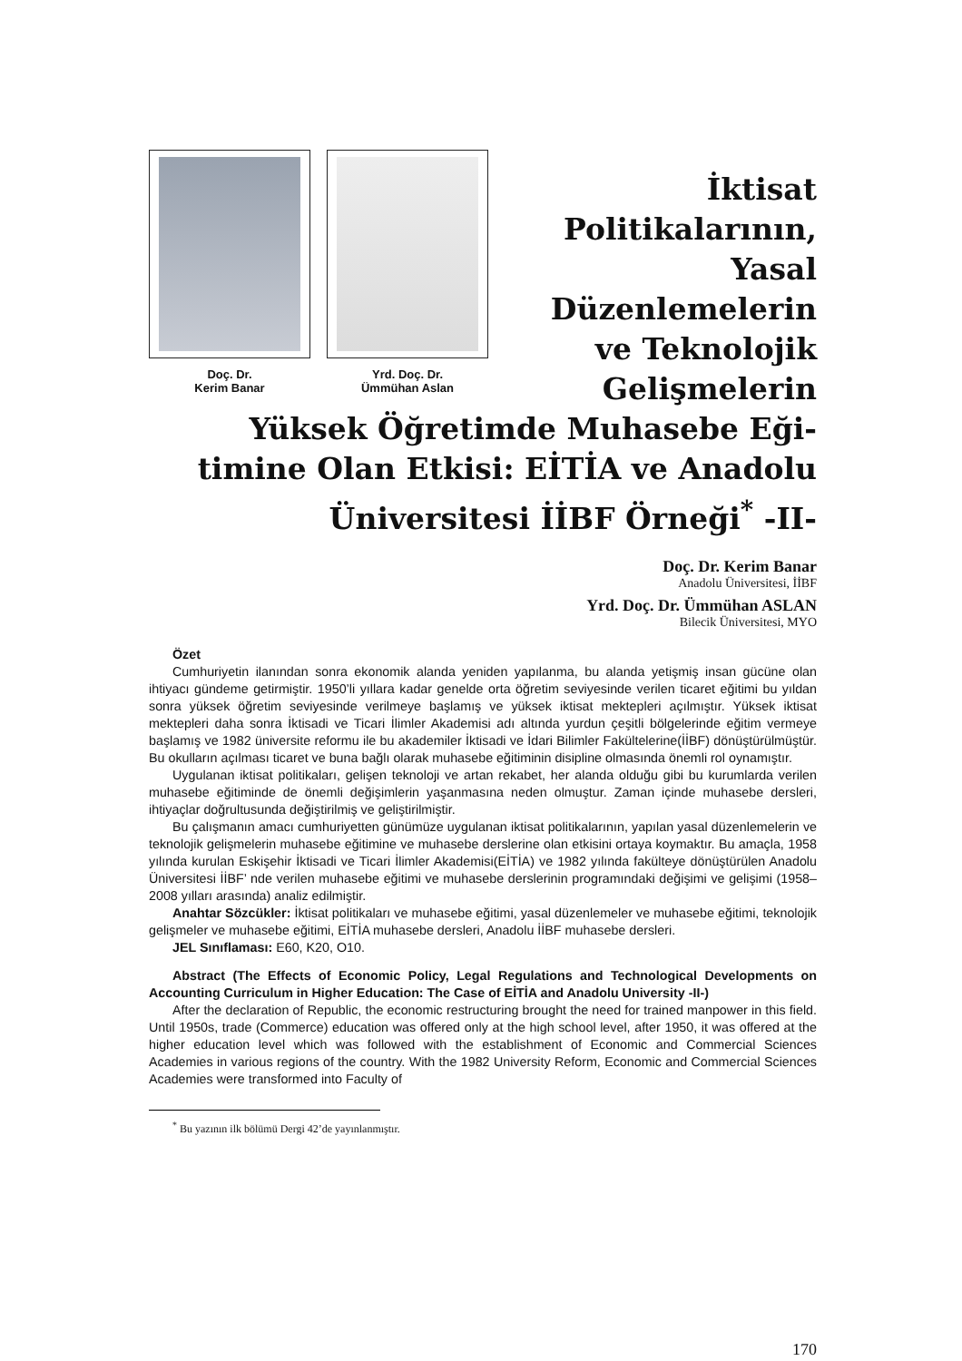Doç. Dr.
Kerim Banar
Yrd. Doç. Dr.
Ümmühan Aslan
İktisat
Politikalarının,
Yasal
Düzenlemelerin
ve Teknolojik
Gelişmelerin
Yüksek Öğretimde Muhasebe Eği-
timine Olan Etkisi: EİTİA ve Anadolu
Üniversitesi İİBF Örneği<sup>*</sup> -II-
Doç. Dr. Kerim Banar
Anadolu Üniversitesi, İİBF
Yrd. Doç. Dr. Ümmühan ASLAN
Bilecik Üniversitesi, MYO
Özet
Cumhuriyetin ilanından sonra ekonomik alanda yeniden yapılanma, bu alanda yetişmiş insan gücüne olan ihtiyacı gündeme getirmiştir. 1950’li yıllara kadar genelde orta öğretim seviyesinde verilen ticaret eğitimi bu yıldan sonra yüksek öğretim seviyesinde verilmeye başlamış ve yüksek iktisat mektepleri açılmıştır. Yüksek iktisat mektepleri daha sonra İktisadi ve Ticari İlimler Akademisi adı altında yurdun çeşitli bölgelerinde eğitim vermeye başlamış ve 1982 üniversite reformu ile bu akademiler İktisadi ve İdari Bilimler Fakültelerine(İİBF) dönüştürülmüştür. Bu okulların açılması ticaret ve buna bağlı olarak muhasebe eğitiminin disipline olmasında önemli rol oynamıştır.
Uygulanan iktisat politikaları, gelişen teknoloji ve artan rekabet, her alanda olduğu gibi bu kurumlarda verilen muhasebe eğitiminde de önemli değişimlerin yaşanmasına neden olmuştur. Zaman içinde muhasebe dersleri, ihtiyaçlar doğrultusunda değiştirilmiş ve geliştirilmiştir.
Bu çalışmanın amacı cumhuriyetten günümüze uygulanan iktisat politikalarının, yapılan yasal düzenlemelerin ve teknolojik gelişmelerin muhasebe eğitimine ve muhasebe derslerine olan etkisini ortaya koymaktır. Bu amaçla, 1958 yılında kurulan Eskişehir İktisadi ve Ticari İlimler Akademisi(EİTİA) ve 1982 yılında fakülteye dönüştürülen Anadolu Üniversitesi İİBF’ nde verilen muhasebe eğitimi ve muhasebe derslerinin programındaki değişimi ve gelişimi (1958–2008 yılları arasında) analiz edilmiştir.
Anahtar Sözcükler: İktisat politikaları ve muhasebe eğitimi, yasal düzenlemeler ve muhasebe eğitimi, teknolojik gelişmeler ve muhasebe eğitimi, EİTİA muhasebe dersleri, Anadolu İİBF muhasebe dersleri.
JEL Sınıflaması: E60, K20, O10.
Abstract (The Effects of Economic Policy, Legal Regulations and Technological Developments on Accounting Curriculum in Higher Education: The Case of EİTİA and Anadolu University -II-)
After the declaration of Republic, the economic restructuring brought the need for trained manpower in this field. Until 1950s, trade (Commerce) education was offered only at the high school level, after 1950, it was offered at the higher education level which was followed with the establishment of Economic and Commercial Sciences Academies in various regions of the country. With the 1982 University Reform, Economic and Commercial Sciences Academies were transformed into Faculty of
<sup>*</sup> Bu yazının ilk bölümü Dergi 42’de yayınlanmıştır.
170